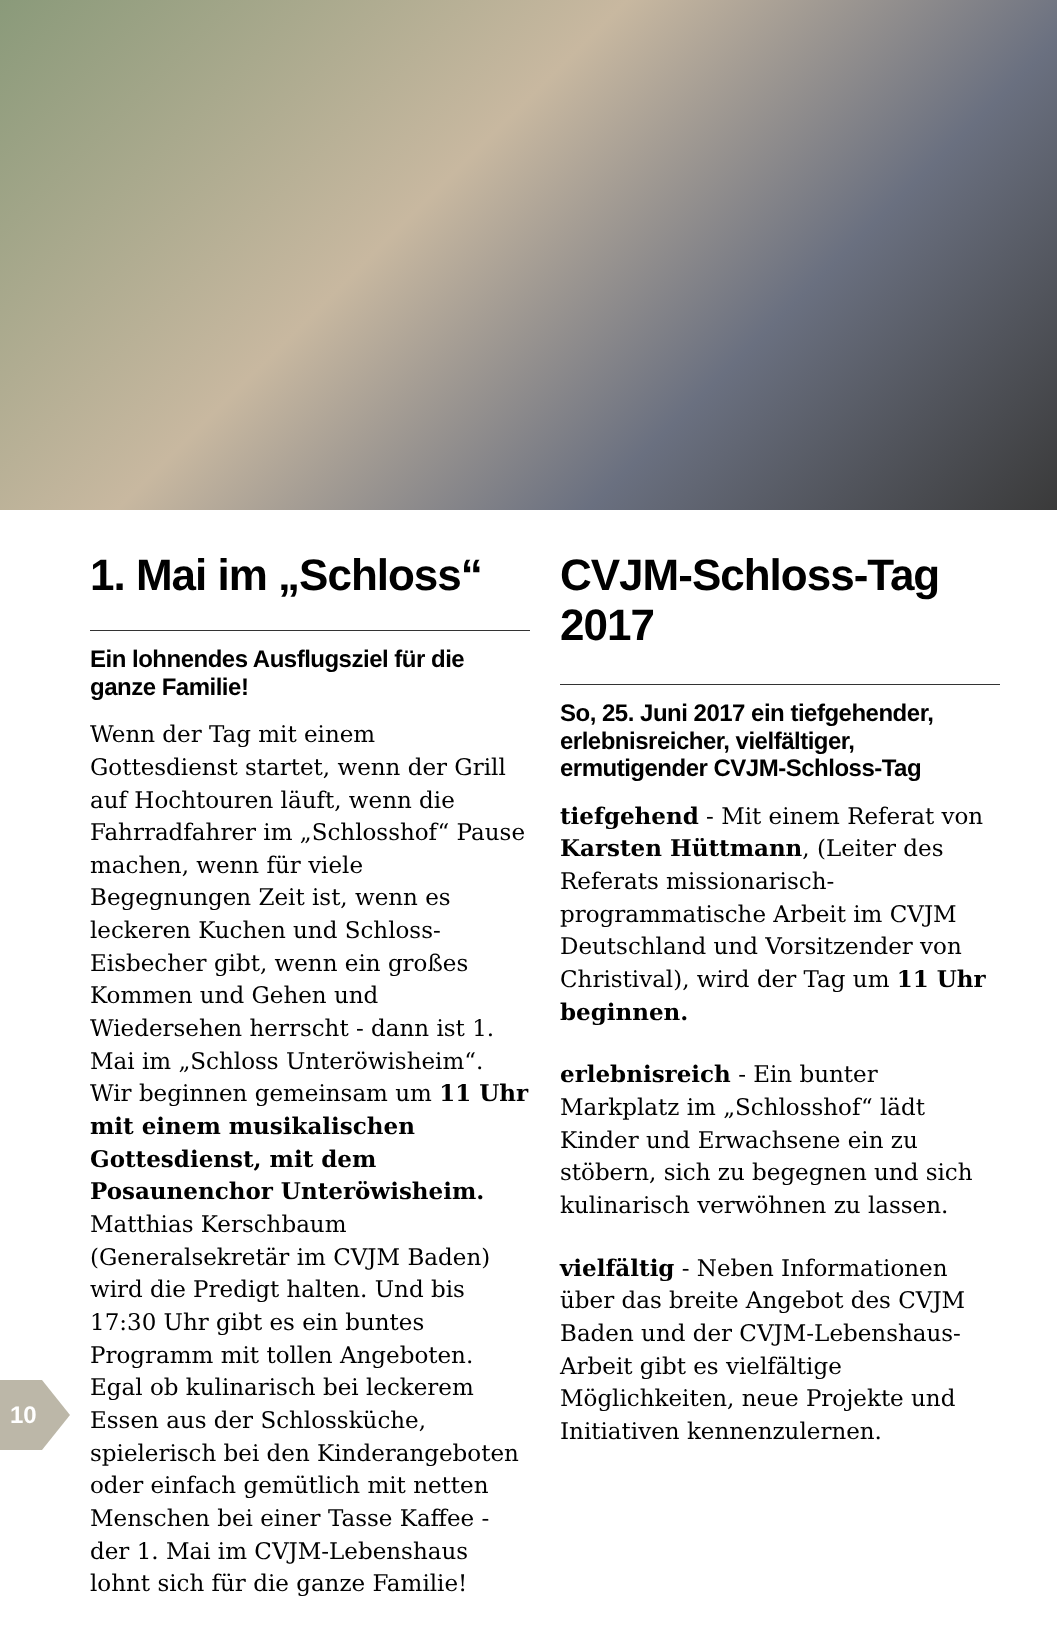1. Mai im „Schloss“
Ein lohnendes Ausflugsziel für die ganze Familie!
Wenn der Tag mit einem Gottesdienst startet, wenn der Grill auf Hochtouren läuft, wenn die Fahrradfahrer im „Schlosshof“ Pause machen, wenn für viele Begegnungen Zeit ist, wenn es leckeren Kuchen und Schloss-Eisbecher gibt, wenn ein großes Kommen und Gehen und Wiedersehen herrscht - dann ist 1. Mai im „Schloss Unteröwisheim“. Wir beginnen gemeinsam um 11 Uhr mit einem musikalischen Gottesdienst, mit dem Posaunenchor Unteröwisheim. Matthias Kerschbaum (Generalsekretär im CVJM Baden) wird die Predigt halten. Und bis 17:30 Uhr gibt es ein buntes Programm mit tollen Angeboten. Egal ob kulinarisch bei leckerem Essen aus der Schlossküche, spielerisch bei den Kinderangeboten oder einfach gemütlich mit netten Menschen bei einer Tasse Kaffee - der 1. Mai im CVJM-Lebenshaus lohnt sich für die ganze Familie!
CVJM-Schloss-Tag 2017
So, 25. Juni 2017 ein tiefgehender, erlebnisreicher, vielfältiger, ermutigender CVJM-Schloss-Tag
tiefgehend - Mit einem Referat von Karsten Hüttmann, (Leiter des Referats missionarisch- programmatische Arbeit im CVJM Deutschland und Vorsitzender von Christival), wird der Tag um 11 Uhr beginnen.
erlebnisreich - Ein bunter Markplatz im „Schlosshof“ lädt Kinder und Erwachsene ein zu stöbern, sich zu begegnen und sich kulinarisch verwöhnen zu lassen.
vielfältig - Neben Informationen über das breite Angebot des CVJM Baden und der CVJM-Lebenshaus-Arbeit gibt es vielfältige Möglichkeiten, neue Projekte und Initiativen kennenzulernen.
10